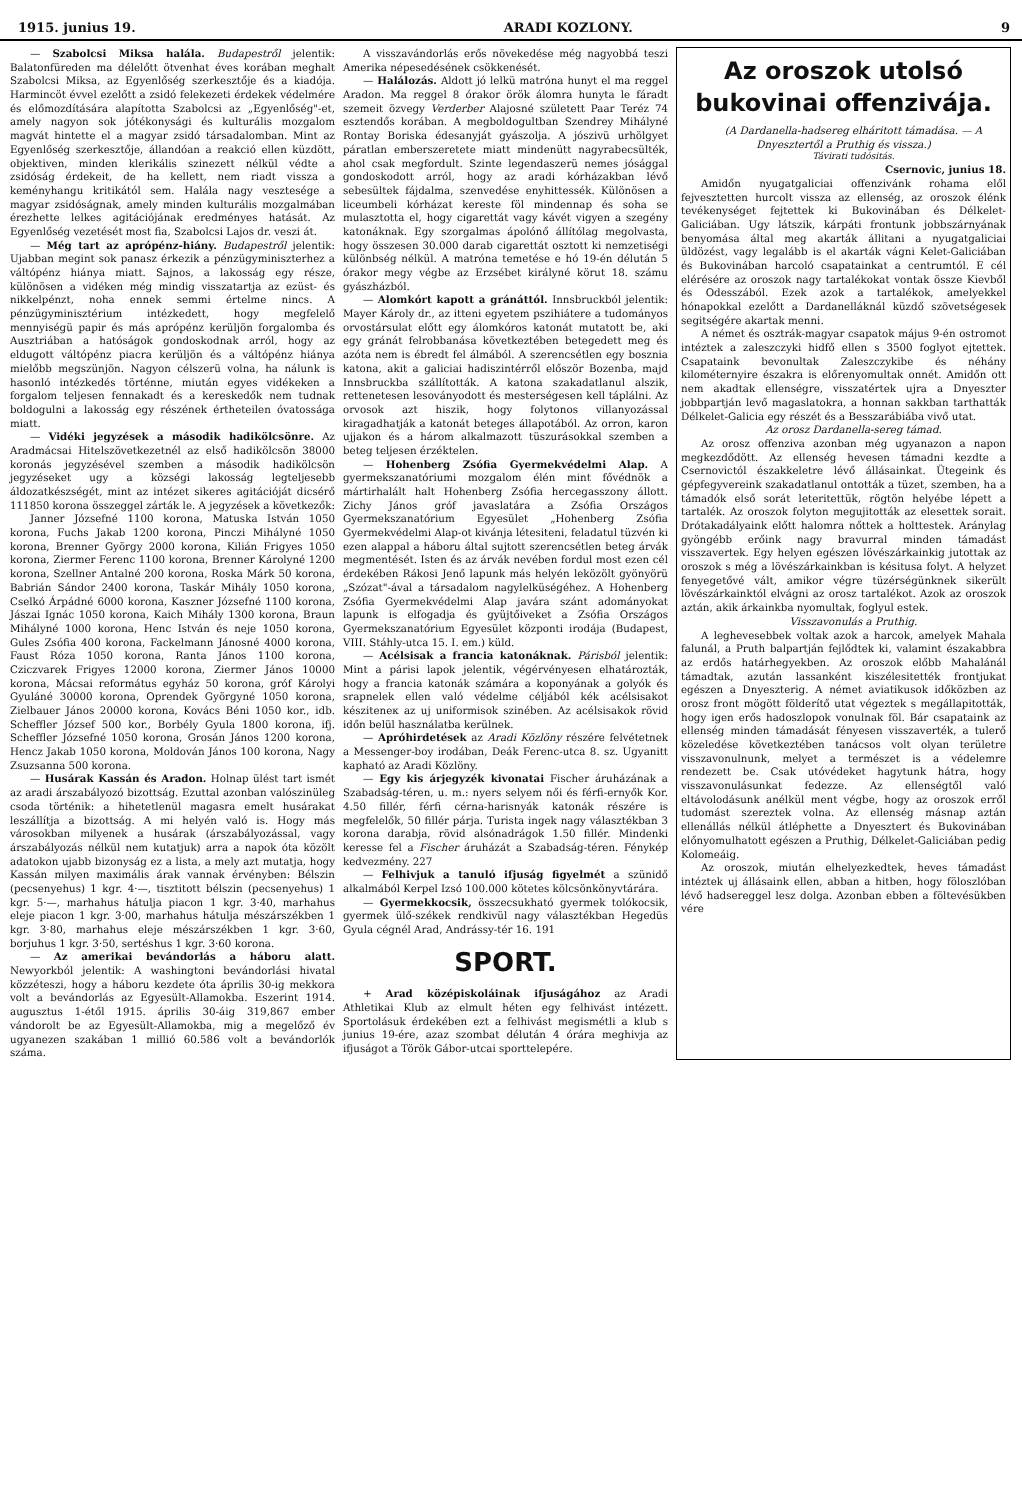1915. junius 19. ARADI KOZLONY. 9
— Szabolcsi Miksa halála. Budapestről jelentik: Balatonfüreden ma délelőtt ötvenhat éves korában meghalt Szabolcsi Miksa, az Egyenlőség szerkesztője és a kiadója. Harmincöt évvel ezelőtt a zsidó felekezeti érdekek védelmére és előmozdítására alapította Szabolcsi az „Egyenlőség"-et, amely nagyon sok jótékonysági és kulturális mozgalom magvát hintette el a magyar zsidó társadalomban. Mint az Egyenlőség szerkesztője, állandóan a reakció ellen küzdött, objektiven, minden klerikális szinezett nélkül védte a zsidóság érdekeit, de ha kellett, nem riadt vissza a keményhangu kritikától sem. Halála nagy vesztesége a magyar zsidóságnak, amely minden kulturális mozgalmában érezhette lelkes agitációjának eredményes hatását. Az Egyenlőség vezetését most fia, Szabolcsi Lajos dr. veszi át.
— Még tart az aprópénz-hiány. Budapestről jelentik: Ujabban megint sok panasz érkezik a pénzügyminiszterhez a váltópénz hiánya miatt. Sajnos, a lakosság egy része, különösen a vidéken még mindig visszatartja az ezüst- és nikkelpénzt, noha ennek semmi értelme nincs. A pénzügyminisztérium intézkedett, hogy megfelelő mennyiségü papir és más aprópénz kerüljön forgalomba és Ausztriában a hatóságok gondoskodnak arról, hogy az eldugott váltópénz piacra kerüljön és a váltópénz hiánya mielőbb megszünjön. Nagyon célszerü volna, ha nálunk is hasonló intézkedés történne, miután egyes vidékeken a forgalom teljesen fennakadt és a kereskedők nem tudnak boldogulni a lakosság egy részének értheteilen óvatossága miatt.
— Vidéki jegyzések a második hadikölcsönre. Az Aradmácsai Hitelszövetkezetnél az első hadikölcsön 38000 koronás jegyzésével szemben a második hadikölcsön jegyzéseket ugy a községi lakosság legteljesebb áldozatkészségét, mint az intézet sikeres agitációját dicsérő 111850 korona összeggel zárták le. A jegyzések a következők:
Janner Józsefné 1100 korona, Matuska István 1050 korona, Fuchs Jakab 1200 korona, Pinczi Mihályné 1050 korona, Brenner György 2000 korona, Kilián Frigyes 1050 korona, Ziermer Ferenc 1100 korona, Brenner Károlyné 1200 korona, Szellner Antalné 200 korona, Roska Márk 50 korona, Babrián Sándor 2400 korona, Taskár Mihály 1050 korona, Cselkó Árpádné 6000 korona, Kaszner Józsefné 1100 korona, Jászai Ignác 1050 korona, Kaich Mihály 1300 korona, Braun Mihályné 1000 korona, Henc István és neje 1050 korona, Gules Zsófia 400 korona, Fackelmann Jánosné 4000 korona, Faust Róza 1050 korona, Ranta János 1100 korona, Cziczvarek Frigyes 12000 korona, Ziermer János 10000 korona, Mácsai református egyház 50 korona, gróf Károlyi Gyuláné 30000 korona, Oprendek Györgyné 1050 korona, Zielbauer János 20000 korona, Kovács Béni 1050 kor., idb. Scheffler József 500 kor., Borbély Gyula 1800 korona, ifj. Scheffler Józsefné 1050 korona, Grosán János 1200 korona, Hencz Jakab 1050 korona, Moldován János 100 korona, Nagy Zsuzsanna 500 korona.
— Husárak Kassán és Aradon. Holnap ülést tart ismét az aradi árszabályozó bizottság. Ezuttal azonban valószinüleg csoda történik: a hihetetlenül magasra emelt husárakat leszállítja a bizottság. A mi helyén való is. Hogy más városokban milyenek a husárak (árszabályozással, vagy árszabályozás nélkül nem kutatjuk) arra a napok óta közölt adatokon ujabb bizonyság ez a lista, a mely azt mutatja, hogy Kassán milyen maximális árak vannak érvényben: Bélszin (pecsenyehus) 1 kgr. 4·—, tisztitott bélszin (pecsenyehus) 1 kgr. 5·—, marhahus hátulja piacon 1 kgr. 3·40, marhahus eleje piacon 1 kgr. 3·00, marhahus hátulja mészárszékben 1 kgr. 3·80, marhahus eleje mészárszékben 1 kgr. 3·60, borjuhus 1 kgr. 3·50, sertéshus 1 kgr. 3·60 korona.
— Az amerikai bevándorlás a háboru alatt. Newyorkból jelentik: A washingtoni bevándorlási hivatal közzéteszi, hogy a háboru kezdete óta április 30-ig mekkora volt a bevándorlás az Egyesült-Allamokba. Eszerint 1914. augusztus 1-étől 1915. április 30-áig 319,867 ember vándorolt be az Egyesült-Allamokba, mig a megelőző év ugyanezen szakában 1 millió 60.586 volt a bevándorlók száma.
A visszavándorlás erős növekedése még nagyobbá teszi Amerika népesedésének csökkenését.
— Halálozás. Aldott jó lelkü matróna hunyt el ma reggel Aradon. Ma reggel 8 órakor örök álomra hunyta le fáradt szemeit özvegy Verderber Alajosné született Paar Teréz 74 esztendős korában. A megboldogultban Szendrey Mihályné Rontay Boriska édesanyját gyászolja. A jószivü urhölgyet páratlan emberszeretete miatt mindenütt nagyrabecsülték, ahol csak megfordult. Szinte legendaszerü nemes jósággal gondoskodott arról, hogy az aradi kórházakban lévő sebesültek fájdalma, szenvedése enyhittessék. Különösen a liceumbeli kórházat kereste föl mindennap és soha se mulasztotta el, hogy cigarettát vagy kávét vigyen a szegény katonáknak. Egy szorgalmas ápolónő állítólag megolvasta, hogy összesen 30.000 darab cigarettát osztott ki nemzetiségi különbség nélkül. A matróna temetése e hó 19-én délután 5 órakor megy végbe az Erzsébet királyné körut 18. számu gyászházból.
— Alomkórt kapott a gránáttól. Innsbruckból jelentik: Mayer Károly dr., az itteni egyetem pszihiátere a tudományos orvostársulat előtt egy álomkóros katonát mutatott be, aki egy gránát felrobbanása következtében betegedett meg és azóta nem is ébredt fel álmából. A szerencsétlen egy bosznia katona, akit a galiciai hadiszintérről először Bozenba, majd Innsbruckba szállították. A katona szakadatlanul alszik, rettenetesen lesoványodott és mesterségesen kell táplálni. Az orvosok azt hiszik, hogy folytonos villanyozással kiragadhatják a katonát beteges állapotából. Az orron, karon ujjakon és a három alkalmazott tüszurásokkal szemben a beteg teljesen érzéktelen.
— Hohenberg Zsófia Gyermekvédelmi Alap. A gyermekszanatóriumi mozgalom élén mint fővédnök a mártirhalált halt Hohenberg Zsófia hercegasszony állott. Zichy János gróf javaslatára a Zsófia Országos Gyermekszanatórium Egyesület „Hohenberg Zsófia Gyermekvédelmi Alap-ot kivánja létesiteni, feladatul tüzvén ki ezen alappal a háboru által sujtott szerencsétlen beteg árvák megmentését. Isten és az árvák nevében fordul most ezen cél érdekében Rákosi Jenő lapunk más helyén leközölt gyönyörü „Szózat"-ával a társadalom nagylelküségéhez. A Hohenberg Zsófia Gyermekvédelmi Alap javára szánt adományokat lapunk is elfogadja és gyüjtőiveket a Zsófia Országos Gyermekszanatórium Egyesület központi irodája (Budapest, VIII. Stáhly-utca 15. I. em.) küld.
— Acélsisak a francia katonáknak. Párisból jelentik: Mint a párisi lapok jelentik, végérvényesen elhatározták, hogy a francia katonák számára a koponyának a golyók és srapnelek ellen való védelme céljából kék acélsisakot késziteneк az uj uniformisok szinében. Az acélsisakok rövid időn belül használatba kerülnek.
— Apróhirdetések az Aradi Közlöny részére felvétetnek a Messenger-boy irodában, Deák Ferenc-utca 8. sz. Ugyanitt kapható az Aradi Közlöny.
— Egy kis árjegyzék kivonatai Fischer áruházának a Szabadság-téren, u. m.: nyers selyem női és férfi-ernyők Kor. 4.50 fillér, férfi cérna-harisnyák katonák részére is megfelelők, 50 fillér párja. Turista ingek nagy választékban 3 korona darabja, rövid alsónadrágok 1.50 fillér. Mindenki keresse fel a Fischer áruházát a Szabadság-téren. Fénykép kedvezmény. 227
— Felhivjuk a tanuló ifjuság figyelmét a szünidő alkalmából Kerpel Izsó 100.000 kötetes kölcsönkönyvtárára.
— Gyermekkocsik, összecsukható gyermek tolókocsik, gyermek ülő-székek rendkivül nagy választékban Hegedüs Gyula cégnél Arad, Andrássy-tér 16. 191
SPORT.
+ Arad középiskoláinak ifjuságához az Aradi Athletikai Klub az elmult héten egy felhivást intézett. Sportolásuk érdekében ezt a felhivást megismétli a klub s junius 19-ére, azaz szombat délután 4 órára meghivja az ifjuságot a Török Gábor-utcai sporttelepére.
Az oroszok utolsó bukovinai offenzivája.
(A Dardanella-hadsereg elháritott támadása. — A Dnyesztertől a Pruthig és vissza.)
Távirati tudósitás.
Csernovic, junius 18.
Amidőn nyugatgaliciai offenzivánk rohama elől fejvesztetten hurcolt vissza az ellenség, az oroszok élénk tevékenységet fejtettek ki Bukovinában és Délkelet-Galiciában. Ugy látszik, kárpáti frontunk jobbszárnyának benyomása által meg akarták állitani a nyugatgaliciai üldözést, vagy legalább is el akarták vágni Kelet-Galiciában és Bukovinában harcoló csapatainkat a centrumtól. E cél elérésére az oroszok nagy tartalékokat vontak össze Kievből és Odesszából. Ezek azok a tartalékok, amelyekkel hónapokkal ezelőtt a Dardanelláknál küzdő szövetségesek segitségére akartak menni.
A német és osztrák-magyar csapatok május 9-én ostromot intéztek a zaleszczyki hidfő ellen s 3500 foglyot ejtettek. Csapataink bevonultak Zaleszczykibe és néhány kilométernyire északra is előrenyomultak onnét. Amidőn ott nem akadtak ellenségre, visszatértek ujra a Dnyeszter jobbpartján levő magaslatokra, a honnan sakkban tarthatták Délkelet-Galicia egy részét és a Besszarábiába vivő utat.
Az orosz Dardanella-sereg támad.
Az orosz offenziva azonban még ugyanazon a napon megkezdődött. Az ellenség hevesen támadni kezdte a Csernovictól északkeletre lévő állásainkat. Ütegeink és gépfegyvereink szakadatlanul ontották a tüzet, szemben, ha a támadók első sorát leteritettük, rögtön helyébe lépett a tartalék. Az oroszok folyton megujitották az elesettek sorait. Drótakadályaink előtt halomra nőttek a holttestek. Aránylag gyöngébb erőink nagy bravurral minden támadást visszavertek. Egy helyen egészen lövészárkainkig jutottak az oroszok s még a lövészárkainkban is késitusa folyt. A helyzet fenyegetővé vált, amikor végre tüzérségünknek sikerült lövészárkainktól elvágni az orosz tartalékot. Azok az oroszok aztán, akik árkainkba nyomultak, foglyul estek.
Visszavonulás a Pruthig.
A leghevesebbek voltak azok a harcok, amelyek Mahala falunál, a Pruth balpartján fejlődtek ki, valamint északabbra az erdős határhegyekben. Az oroszok előbb Mahalánál támadtak, azután lassanként kiszélesitették frontjukat egészen a Dnyeszterig. A német aviatikusok időközben az orosz front mögött földerítő utat végeztek s megállapitották, hogy igen erős hadoszlopok vonulnak föl. Bár csapataink az ellenség minden támadását fényesen visszaverték, a tulerő közeledése következtében tanácsos volt olyan területre visszavonulnunk, melyet a természet is a védelemre rendezett be. Csak utóvédeket hagytunk hátra, hogy visszavonulásunkat fedezze. Az ellenségtől való eltávolodásunk anélkül ment végbe, hogy az oroszok erről tudomást szereztek volna. Az ellenség másnap aztán ellenállás nélkül átléphette a Dnyesztert és Bukovinában előnyomulhatott egészen a Pruthig, Délkelet-Galiciában pedig Kolomeáig.
Az oroszok, miután elhelyezkedtek, heves támadást intéztek uj állásaink ellen, abban a hitben, hogy föloszlóban lévő hadsereggel lesz dolga. Azonban ebben a föltevésükben vére